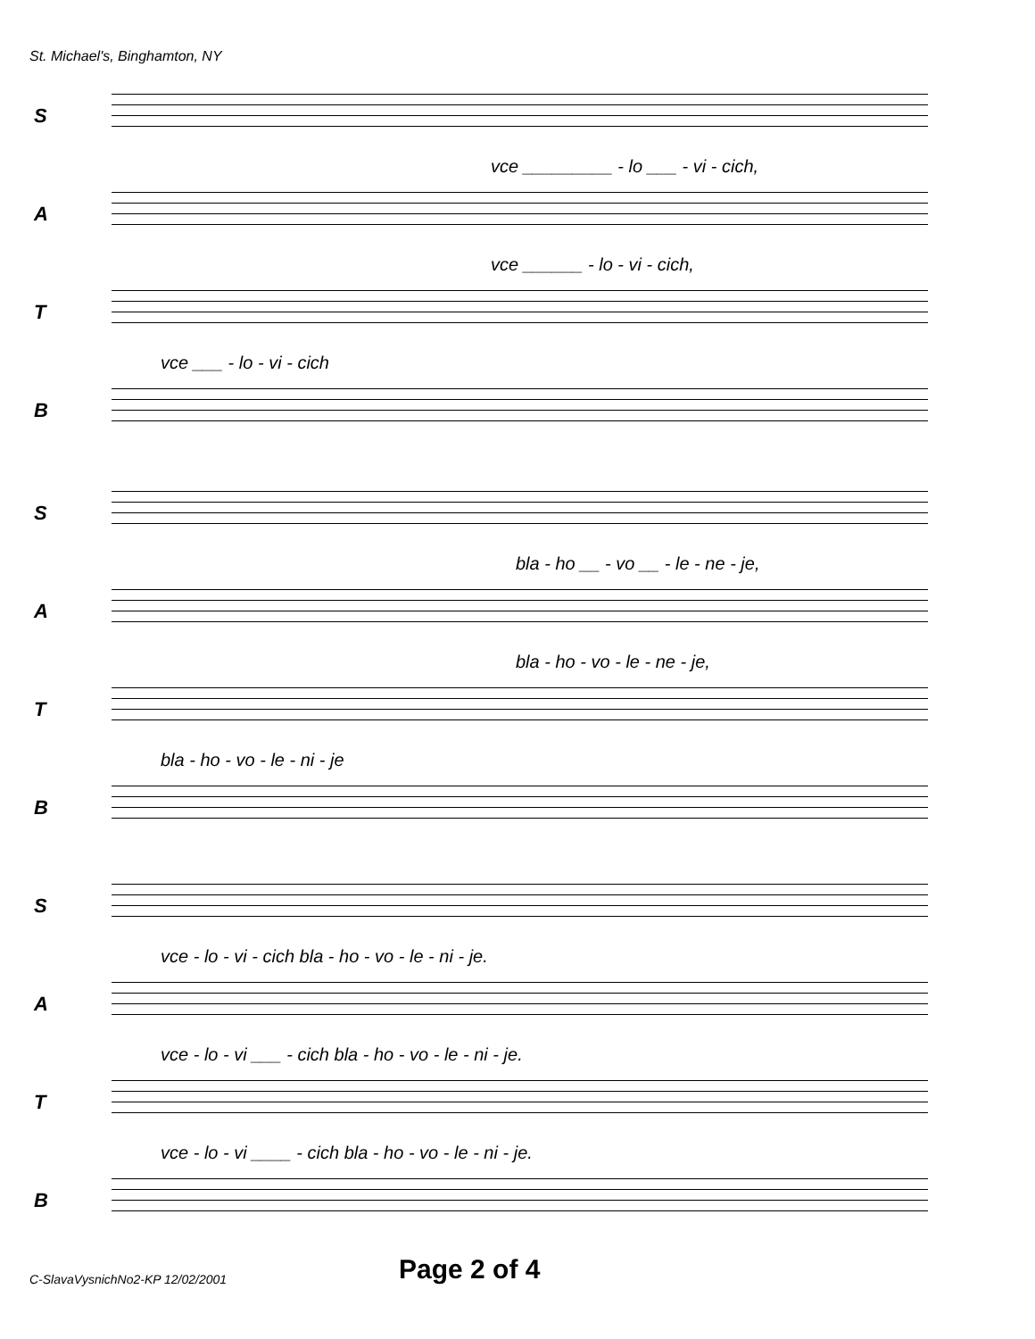St. Michael's, Binghamton, NY
S
vce _________ - lo ___ - vi - cich,
A
vce ______ - lo - vi - cich,
T
vce ___ - lo - vi - cich
B
S
bla - ho __ - vo __ - le - ne - je,
A
bla - ho - vo - le - ne - je,
T
bla - ho - vo - le - ni - je
B
S
vce - lo - vi - cich bla - ho - vo - le - ni - je.
A
vce - lo - vi ___ - cich bla - ho - vo - le - ni - je.
T
vce - lo - vi ____ - cich bla - ho - vo - le - ni - je.
B
C-SlavaVysnichNo2-KP 12/02/2001
Page 2 of 4